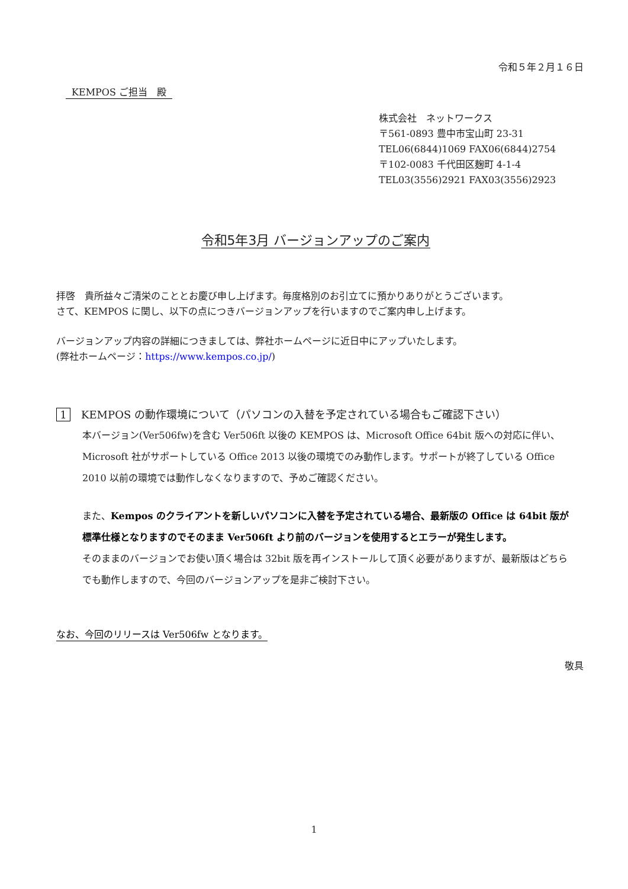令和５年２月１６日
KEMPOS ご担当　殿
株式会社　ネットワークス
〒561-0893 豊中市宝山町 23-31
TEL06(6844)1069 FAX06(6844)2754
〒102-0083 千代田区麹町 4-1-4
TEL03(3556)2921 FAX03(3556)2923
令和5年3月 バージョンアップのご案内
拝啓　貴所益々ご清栄のこととお慶び申し上げます。毎度格別のお引立てに預かりありがとうございます。
さて、KEMPOS に関し、以下の点につきバージョンアップを行いますのでご案内申し上げます。
バージョンアップ内容の詳細につきましては、弊社ホームページに近日中にアップいたします。
(弊社ホームページ：https://www.kempos.co.jp/)
1 KEMPOS の動作環境について（パソコンの入替を予定されている場合もご確認下さい）
本バージョン(Ver506fw)を含む Ver506ft 以後の KEMPOS は、Microsoft Office 64bit 版への対応に伴い、Microsoft 社がサポートしている Office 2013 以後の環境でのみ動作します。サポートが終了している Office 2010 以前の環境では動作しなくなりますので、予めご確認ください。
また、Kempos のクライアントを新しいパソコンに入替を予定されている場合、最新版の Office は 64bit 版が標準仕様となりますのでそのまま Ver506ft より前のバージョンを使用するとエラーが発生します。
そのままのバージョンでお使い頂く場合は 32bit 版を再インストールして頂く必要がありますが、最新版はどちらでも動作しますので、今回のバージョンアップを是非ご検討下さい。
なお、今回のリリースは Ver506fw となります。
敬具
1